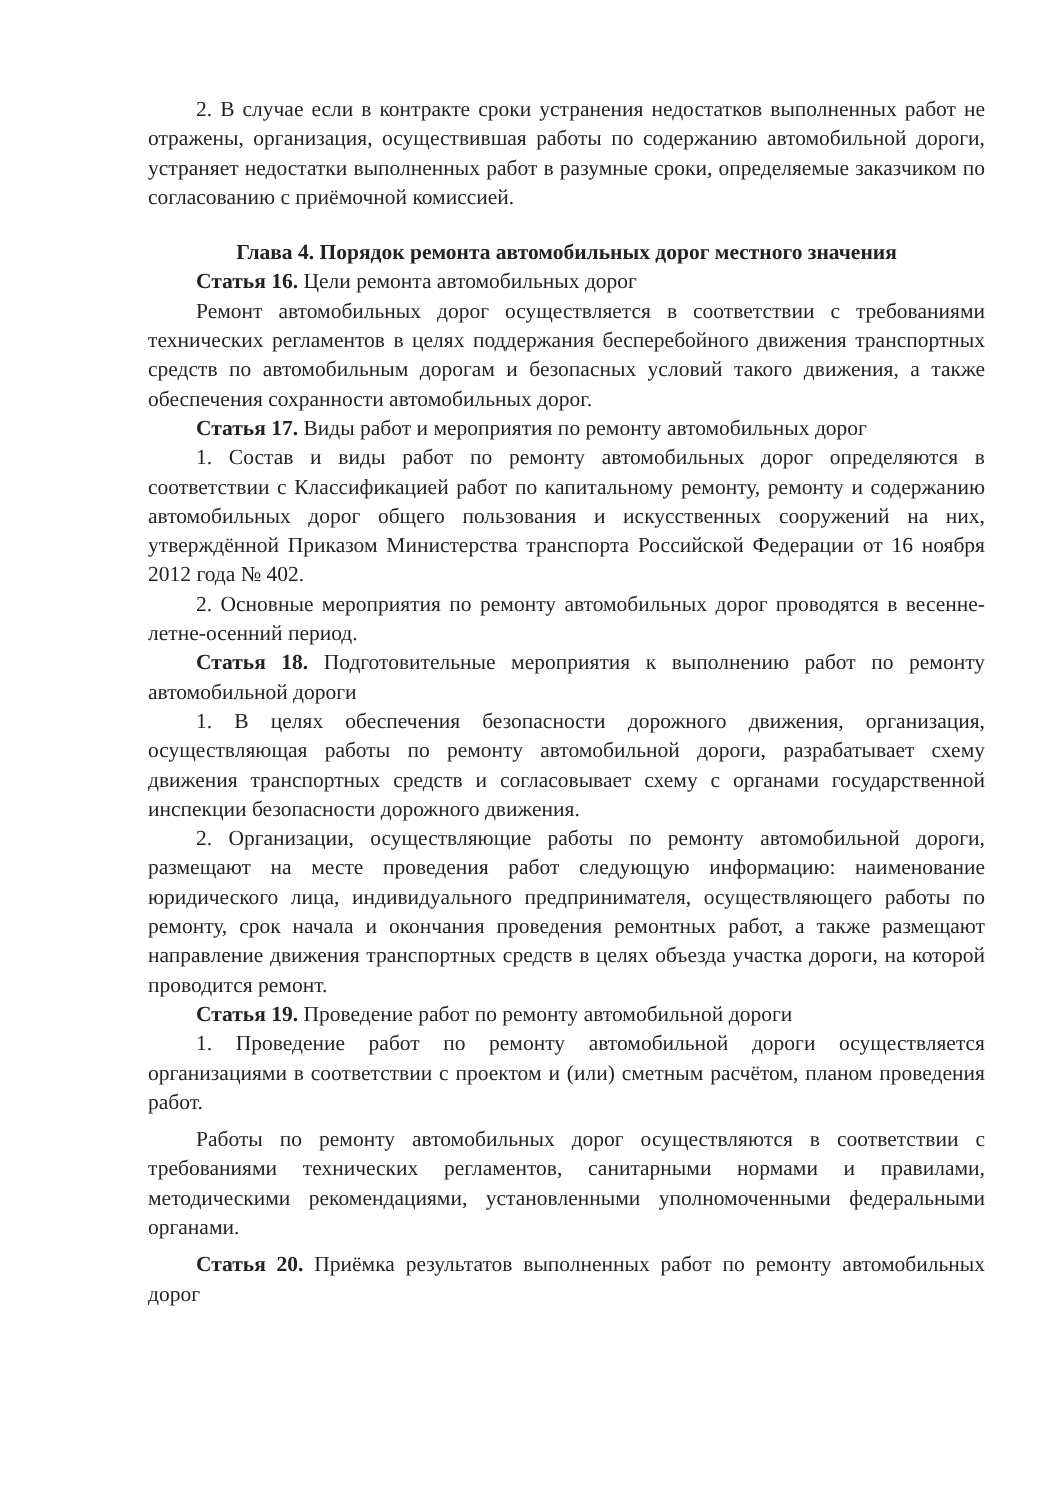2. В случае если в контракте сроки устранения недостатков выполненных работ не отражены, организация, осуществившая работы по содержанию автомобильной дороги, устраняет недостатки выполненных работ в разумные сроки, определяемые заказчиком по согласованию с приёмочной комиссией.
Глава 4. Порядок ремонта автомобильных дорог местного значения
Статья 16. Цели ремонта автомобильных дорог
Ремонт автомобильных дорог осуществляется в соответствии с требованиями технических регламентов в целях поддержания бесперебойного движения транспортных средств по автомобильным дорогам и безопасных условий такого движения, а также обеспечения сохранности автомобильных дорог.
Статья 17. Виды работ и мероприятия по ремонту автомобильных дорог
1. Состав и виды работ по ремонту автомобильных дорог определяются в соответствии с Классификацией работ по капитальному ремонту, ремонту и содержанию автомобильных дорог общего пользования и искусственных сооружений на них, утверждённой Приказом Министерства транспорта Российской Федерации от 16 ноября 2012 года № 402.
2. Основные мероприятия по ремонту автомобильных дорог проводятся в весенне-летне-осенний период.
Статья 18. Подготовительные мероприятия к выполнению работ по ремонту автомобильной дороги
1. В целях обеспечения безопасности дорожного движения, организация, осуществляющая работы по ремонту автомобильной дороги, разрабатывает схему движения транспортных средств и согласовывает схему с органами государственной инспекции безопасности дорожного движения.
2. Организации, осуществляющие работы по ремонту автомобильной дороги, размещают на месте проведения работ следующую информацию: наименование юридического лица, индивидуального предпринимателя, осуществляющего работы по ремонту, срок начала и окончания проведения ремонтных работ, а также размещают направление движения транспортных средств в целях объезда участка дороги, на которой проводится ремонт.
Статья 19. Проведение работ по ремонту автомобильной дороги
1. Проведение работ по ремонту автомобильной дороги осуществляется организациями в соответствии с проектом и (или) сметным расчётом, планом проведения работ.
Работы по ремонту автомобильных дорог осуществляются в соответствии с требованиями технических регламентов, санитарными нормами и правилами, методическими рекомендациями, установленными уполномоченными федеральными органами.
Статья 20. Приёмка результатов выполненных работ по ремонту автомобильных дорог